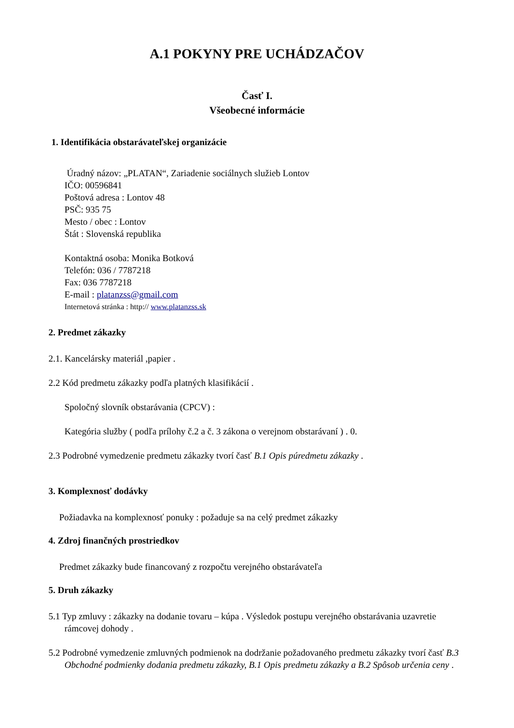A.1 POKYNY PRE UCHÁDZAČOV
Časť I.
Všeobecné informácie
1. Identifikácia obstarávateľskej organizácie
Úradný názov: „PLATAN“, Zariadenie sociálnych služieb Lontov
IČO: 00596841
Poštová adresa : Lontov 48
PSČ: 935 75
Mesto / obec : Lontov
Štát : Slovenská republika
Kontaktná osoba: Monika Botková
Telefón: 036 / 7787218
Fax: 036 7787218
E-mail : platanzss@gmail.com
Internetová stránka : http:// www.platanzss.sk
2. Predmet zákazky
2.1. Kancelársky materiál ,papier .
2.2 Kód predmetu zákazky podľa platných klasifikácií .
Spoločný slovník obstarávania (CPCV) :
Kategória služby ( podľa prílohy č.2 a č. 3 zákona o verejnom obstarávaní ) . 0.
2.3 Podrobné vymedzenie predmetu zákazky tvorí časť B.1 Opis púredmetu zákazky .
3. Komplexnosť dodávky
Požiadavka na komplexnosť ponuky : požaduje sa na celý predmet zákazky
4. Zdroj finančných prostriedkov
Predmet zákazky bude financovaný z rozpočtu verejného obstarávateľa
5. Druh zákazky
5.1 Typ zmluvy : zákazky na dodanie tovaru – kúpa . Výsledok postupu verejného obstarávania uzavretie rámcovej dohody .
5.2 Podrobné vymedzenie zmluvných podmienok na dodržanie požadovaného predmetu zákazky tvorí časť B.3 Obchodné podmienky dodania predmetu zákazky, B.1 Opis predmetu zákazky a B.2 Spôsob určenia ceny .